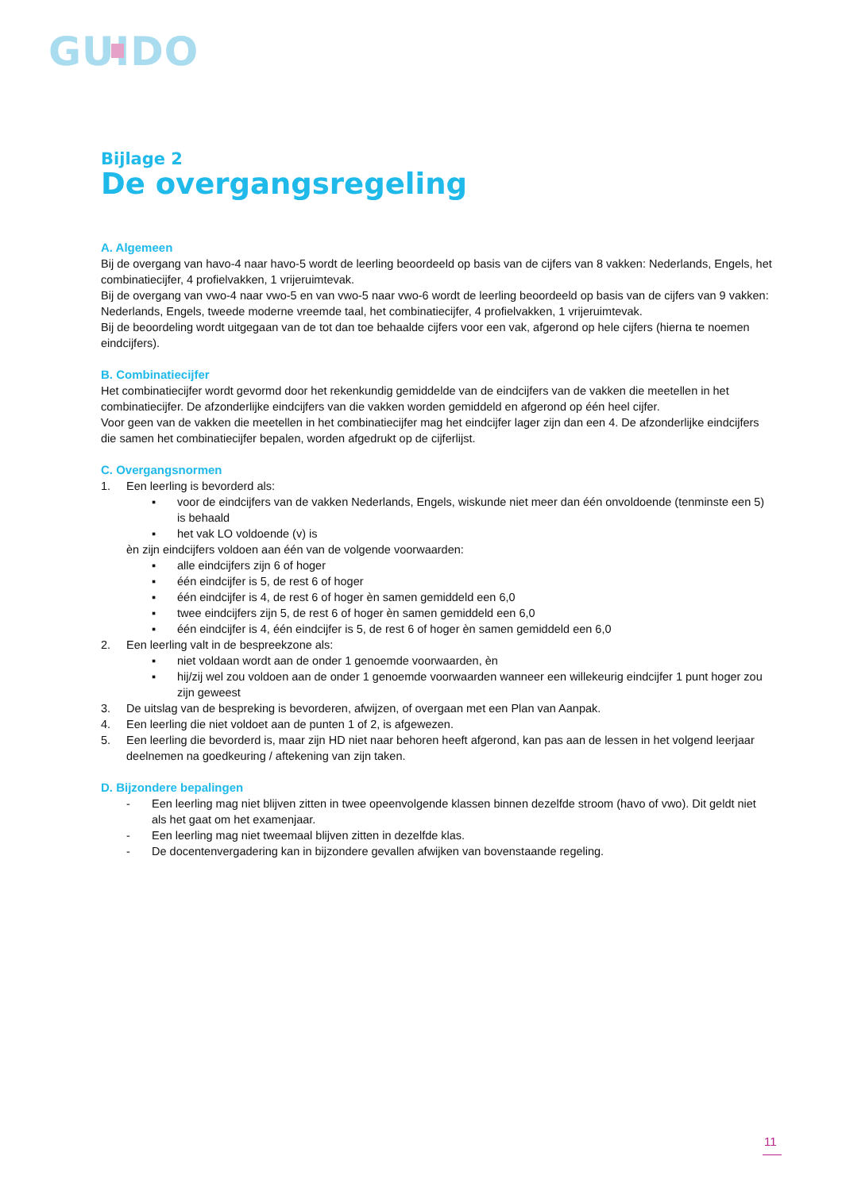GUIDO
Bijlage 2
De overgangsregeling
A. Algemeen
Bij de overgang van havo-4 naar havo-5 wordt de leerling beoordeeld op basis van de cijfers van 8 vakken: Nederlands, Engels, het combinatiecijfer, 4 profielvakken, 1 vrijeruimtevak.
Bij de overgang van vwo-4 naar vwo-5 en van vwo-5 naar vwo-6 wordt de leerling beoordeeld op basis van de cijfers van 9 vakken: Nederlands, Engels, tweede moderne vreemde taal, het combinatiecijfer, 4 profielvakken, 1 vrijeruimtevak.
Bij de beoordeling wordt uitgegaan van de tot dan toe behaalde cijfers voor een vak, afgerond op hele cijfers (hierna te noemen eindcijfers).
B. Combinatiecijfer
Het combinatiecijfer wordt gevormd door het rekenkundig gemiddelde van de eindcijfers van de vakken die meetellen in het combinatiecijfer. De afzonderlijke eindcijfers van die vakken worden gemiddeld en afgerond op één heel cijfer.
Voor geen van de vakken die meetellen in het combinatiecijfer mag het eindcijfer lager zijn dan een 4. De afzonderlijke eindcijfers die samen het combinatiecijfer bepalen, worden afgedrukt op de cijferlijst.
C. Overgangsnormen
1. Een leerling is bevorderd als:
▪ voor de eindcijfers van de vakken Nederlands, Engels, wiskunde niet meer dan één onvoldoende (tenminste een 5) is behaald
▪ het vak LO voldoende (v) is
èn zijn eindcijfers voldoen aan één van de volgende voorwaarden:
▪ alle eindcijfers zijn 6 of hoger
▪ één eindcijfer is 5, de rest 6 of hoger
▪ één eindcijfer is 4, de rest 6 of hoger èn samen gemiddeld een 6,0
▪ twee eindcijfers zijn 5, de rest 6 of hoger èn samen gemiddeld een 6,0
▪ één eindcijfer is 4, één eindcijfer is 5, de rest 6 of hoger èn samen gemiddeld een 6,0
2. Een leerling valt in de bespreekzone als:
▪ niet voldaan wordt aan de onder 1 genoemde voorwaarden, èn
▪ hij/zij wel zou voldoen aan de onder 1 genoemde voorwaarden wanneer een willekeurig eindcijfer 1 punt hoger zou zijn geweest
3. De uitslag van de bespreking is bevorderen, afwijzen, of overgaan met een Plan van Aanpak.
4. Een leerling die niet voldoet aan de punten 1 of 2, is afgewezen.
5. Een leerling die bevorderd is, maar zijn HD niet naar behoren heeft afgerond, kan pas aan de lessen in het volgend leerjaar deelnemen na goedkeuring / aftekening van zijn taken.
D. Bijzondere bepalingen
- Een leerling mag niet blijven zitten in twee opeenvolgende klassen binnen dezelfde stroom (havo of vwo). Dit geldt niet als het gaat om het examenjaar.
- Een leerling mag niet tweemaal blijven zitten in dezelfde klas.
- De docentenvergadering kan in bijzondere gevallen afwijken van bovenstaande regeling.
11